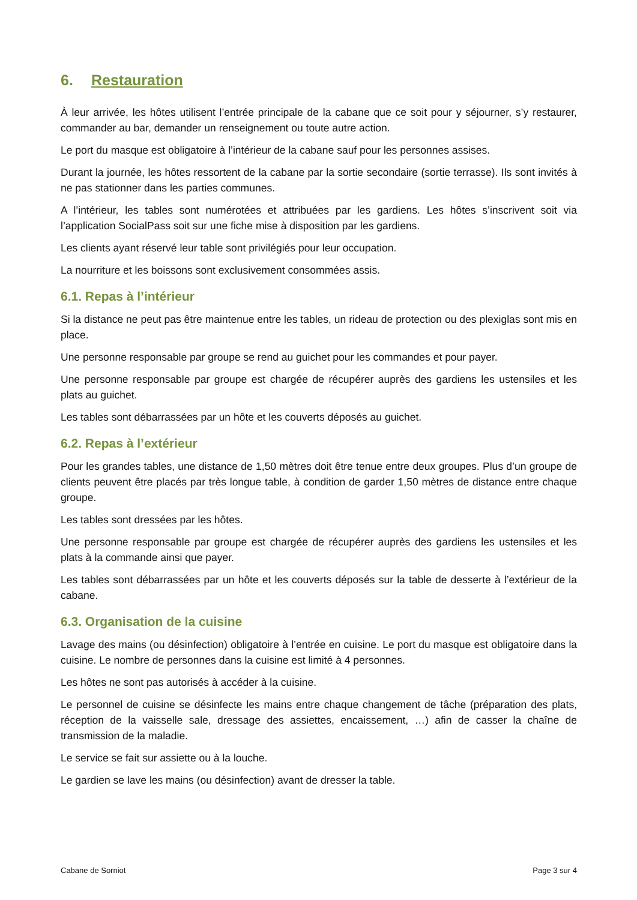6. Restauration
À leur arrivée, les hôtes utilisent l’entrée principale de la cabane que ce soit pour y séjourner, s’y restaurer, commander au bar, demander un renseignement ou toute autre action.
Le port du masque est obligatoire à l’intérieur de la cabane sauf pour les personnes assises.
Durant la journée, les hôtes ressortent de la cabane par la sortie secondaire (sortie terrasse). Ils sont invités à ne pas stationner dans les parties communes.
A l’intérieur, les tables sont numérotées et attribuées par les gardiens. Les hôtes s’inscrivent soit via l’application SocialPass soit sur une fiche mise à disposition par les gardiens.
Les clients ayant réservé leur table sont privilégiés pour leur occupation.
La nourriture et les boissons sont exclusivement consommées assis.
6.1. Repas à l’intérieur
Si la distance ne peut pas être maintenue entre les tables, un rideau de protection ou des plexiglas sont mis en place.
Une personne responsable par groupe se rend au guichet pour les commandes et pour payer.
Une personne responsable par groupe est chargée de récupérer auprès des gardiens les ustensiles et les plats au guichet.
Les tables sont débarrassées par un hôte et les couverts déposés au guichet.
6.2. Repas à l’extérieur
Pour les grandes tables, une distance de 1,50 mètres doit être tenue entre deux groupes. Plus d’un groupe de clients peuvent être placés par très longue table, à condition de garder 1,50 mètres de distance entre chaque groupe.
Les tables sont dressées par les hôtes.
Une personne responsable par groupe est chargée de récupérer auprès des gardiens les ustensiles et les plats à la commande ainsi que payer.
Les tables sont débarrassées par un hôte et les couverts déposés sur la table de desserte à l’extérieur de la cabane.
6.3. Organisation de la cuisine
Lavage des mains (ou désinfection) obligatoire à l’entrée en cuisine. Le port du masque est obligatoire dans la cuisine. Le nombre de personnes dans la cuisine est limité à 4 personnes.
Les hôtes ne sont pas autorisés à accéder à la cuisine.
Le personnel de cuisine se désinfecte les mains entre chaque changement de tâche (préparation des plats, réception de la vaisselle sale, dressage des assiettes, encaissement, …) afin de casser la chaîne de transmission de la maladie.
Le service se fait sur assiette ou à la louche.
Le gardien se lave les mains (ou désinfection) avant de dresser la table.
Cabane de Sorniot Page 3 sur 4